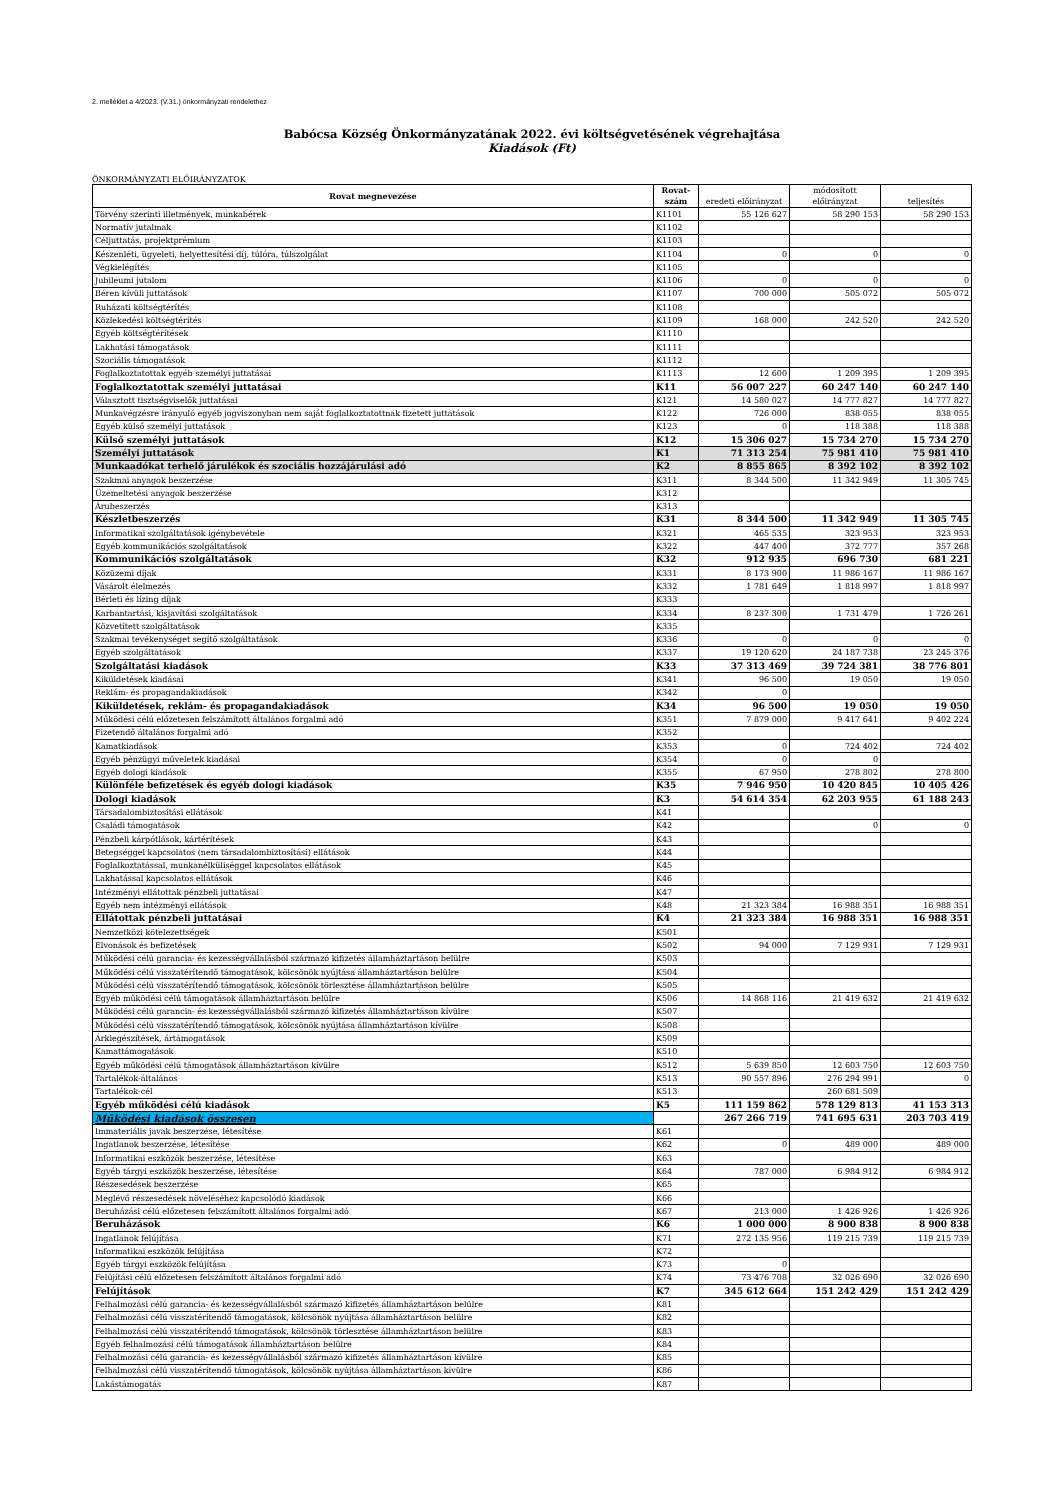2. melléklet a 4/2023. (V.31.) önkormányzati rendelethez
Babócsa Község Önkormányzatának 2022. évi költségvetésének végrehajtása
Kiadások (Ft)
ÖNKORMÁNYZATI ELŐIRÁNYZATOK
| Rovat megnevezése | Rovat- szám | eredeti előirányzat | módosított előirányzat | teljesítés |
| --- | --- | --- | --- | --- |
| Törvény szerinti illetmények, munkabérek | K1101 | 55 126 627 | 58 290 153 | 58 290 153 |
| Normatív jutalmak | K1102 | | | |
| Céljuttatás, projektprémium | K1103 | | | |
| Készenléti, ügyeleti, helyettesítési díj, túlóra, túlszolgálat | K1104 | 0 | 0 | 0 |
| Végkielégítés | K1105 | | | |
| Jubileumi jutalom | K1106 | 0 | 0 | 0 |
| Béren kívüli juttatások | K1107 | 700 000 | 505 072 | 505 072 |
| Ruházati költségtérítés | K1108 | | | |
| Közlekedési költségtérítés | K1109 | 168 000 | 242 520 | 242 520 |
| Egyéb költségtérítések | K1110 | | | |
| Lakhatási támogatások | K1111 | | | |
| Szociális támogatások | K1112 | | | |
| Foglalkoztatottak egyéb személyi juttatásai | K1113 | 12 600 | 1 209 395 | 1 209 395 |
| Foglalkoztatottak személyi juttatásai | K11 | 56 007 227 | 60 247 140 | 60 247 140 |
| Választott tisztségviselők juttatásai | K121 | 14 580 027 | 14 777 827 | 14 777 827 |
| Munkavégzésre irányuló egyéb jogviszonyban nem saját foglalkoztatottnak fizetett juttatások | K122 | 726 000 | 838 055 | 838 055 |
| Egyéb külső személyi juttatások | K123 | 0 | 118 388 | 118 388 |
| Külső személyi juttatások | K12 | 15 306 027 | 15 734 270 | 15 734 270 |
| Személyi juttatások | K1 | 71 313 254 | 75 981 410 | 75 981 410 |
| Munkaadókat terhelő járulékok és szociális hozzájárulási adó | K2 | 8 855 865 | 8 392 102 | 8 392 102 |
| Szakmai anyagok beszerzése | K311 | 8 344 500 | 11 342 949 | 11 305 745 |
| Üzemeltetési anyagok beszerzése | K312 | | | |
| Árubeszerzés | K313 | | | |
| Készletbeszerzés | K31 | 8 344 500 | 11 342 949 | 11 305 745 |
| Informatikai szolgáltatások igénybevétele | K321 | 465 535 | 323 953 | 323 953 |
| Egyéb kommunikációs szolgáltatások | K322 | 447 400 | 372 777 | 357 268 |
| Kommunikációs szolgáltatások | K32 | 912 935 | 696 730 | 681 221 |
| Közüzemi díjak | K331 | 8 173 900 | 11 986 167 | 11 986 167 |
| Vásárolt élelmezés | K332 | 1 781 649 | 1 818 997 | 1 818 997 |
| Bérleti és lízing díjak | K333 | | | |
| Karbantartási, kisjavítási szolgáltatások | K334 | 8 237 300 | 1 731 479 | 1 726 261 |
| Közvetített szolgáltatások | K335 | | | |
| Szakmai tevékenységet segítő szolgáltatások | K336 | 0 | 0 | 0 |
| Egyéb szolgáltatások | K337 | 19 120 620 | 24 187 738 | 23 245 376 |
| Szolgáltatási kiadások | K33 | 37 313 469 | 39 724 381 | 38 776 801 |
| Kiküldetések kiadásai | K341 | 96 500 | 19 050 | 19 050 |
| Reklám- és propagandakiadások | K342 | 0 | | |
| Kiküldetések, reklám- és propagandakiadások | K34 | 96 500 | 19 050 | 19 050 |
| Működési célú előzetesen felszámított általános forgalmi adó | K351 | 7 879 000 | 9 417 641 | 9 402 224 |
| Fizetendő általános forgalmi adó | K352 | | | |
| Kamatkiadások | K353 | 0 | 724 402 | 724 402 |
| Egyéb pénzügyi műveletek kiadásai | K354 | 0 | 0 | |
| Egyéb dologi kiadások | K355 | 67 950 | 278 802 | 278 800 |
| Különféle befizetések és egyéb dologi kiadások | K35 | 7 946 950 | 10 420 845 | 10 405 426 |
| Dologi kiadások | K3 | 54 614 354 | 62 203 955 | 61 188 243 |
| Társadalombiztosítási ellátások | K41 | | | |
| Családi támogatások | K42 | | 0 | 0 |
| Pénzbeli kárpótlások, kártérítések | K43 | | | |
| Betegséggel kapcsolatos (nem társadalombiztosítási) ellátások | K44 | | | |
| Foglalkoztatással, munkanélküliséggel kapcsolatos ellátások | K45 | | | |
| Lakhatással kapcsolatos ellátások | K46 | | | |
| Intézményi ellátottak pénzbeli juttatásai | K47 | | | |
| Egyéb nem intézményi ellátások | K48 | 21 323 384 | 16 988 351 | 16 988 351 |
| Ellátottak pénzbeli juttatásai | K4 | 21 323 384 | 16 988 351 | 16 988 351 |
| Nemzetközi kötelezettségek | K501 | | | |
| Elvonások és befizetések | K502 | 94 000 | 7 129 931 | 7 129 931 |
| Működési célú garancia- és kezességvállalásból származó kifizetés államháztartáson belülre | K503 | | | |
| Működési célú visszatérítendő támogatások, kölcsönök nyújtása államháztartáson belülre | K504 | | | |
| Működési célú visszatérítendő támogatások, kölcsönök törlesztése államháztartáson belülre | K505 | | | |
| Egyéb működési célú támogatások államháztartáson belülre | K506 | 14 868 116 | 21 419 632 | 21 419 632 |
| Működési célú garancia- és kezességvállalásból származó kifizetés államháztartáson kívülre | K507 | | | |
| Működési célú visszatérítendő támogatások, kölcsönök nyújtása államháztartáson kívülre | K508 | | | |
| Árkiegészítések, ártámogatások | K509 | | | |
| Kamattámogatások | K510 | | | |
| Egyéb működési célú támogatások államháztartáson kívülre | K512 | 5 639 850 | 12 603 750 | 12 603 750 |
| Tartalékok-általános | K513 | 90 557 896 | 276 294 991 | 0 |
| Tartalékok-cél | K513 | | 260 681 509 | |
| Egyéb működési célú kiadások | K5 | 111 159 862 | 578 129 813 | 41 153 313 |
| Működési kiadások összesen | | 267 266 719 | 741 695 631 | 203 703 419 |
| Immateriális javak beszerzése, létesítése | K61 | | | |
| Ingatlanok beszerzése, létesítése | K62 | 0 | 489 000 | 489 000 |
| Informatikai eszközök beszerzése, létesítése | K63 | | | |
| Egyéb tárgyi eszközök beszerzése, létesítése | K64 | 787 000 | 6 984 912 | 6 984 912 |
| Részesedések beszerzése | K65 | | | |
| Meglévő részesedések növeléséhez kapcsolódó kiadások | K66 | | | |
| Beruházási célú előzetesen felszámított általános forgalmi adó | K67 | 213 000 | 1 426 926 | 1 426 926 |
| Beruházások | K6 | 1 000 000 | 8 900 838 | 8 900 838 |
| Ingatlanok felújítása | K71 | 272 135 956 | 119 215 739 | 119 215 739 |
| Informatikai eszközök felújítása | K72 | | | |
| Egyéb tárgyi eszközök felújítása | K73 | 0 | | |
| Felújítási célú előzetesen felszámított általános forgalmi adó | K74 | 73 476 708 | 32 026 690 | 32 026 690 |
| Felújítások | K7 | 345 612 664 | 151 242 429 | 151 242 429 |
| Felhalmozási célú garancia- és kezességvállalásból származó kifizetés államháztartáson belülre | K81 | | | |
| Felhalmozási célú visszatérítendő támogatások, kölcsönök nyújtása államháztartáson belülre | K82 | | | |
| Felhalmozási célú visszatérítendő támogatások, kölcsönök törlesztése államháztartáson belülre | K83 | | | |
| Egyéb felhalmozási célú támogatások államháztartáson belülre | K84 | | | |
| Felhalmozási célú garancia- és kezességvállalásból származó kifizetés államháztartáson kívülre | K85 | | | |
| Felhalmozási célú visszatérítendő támogatások, kölcsönök nyújtása államháztartáson kívülre | K86 | | | |
| Lakástámogatás | K87 | | | |